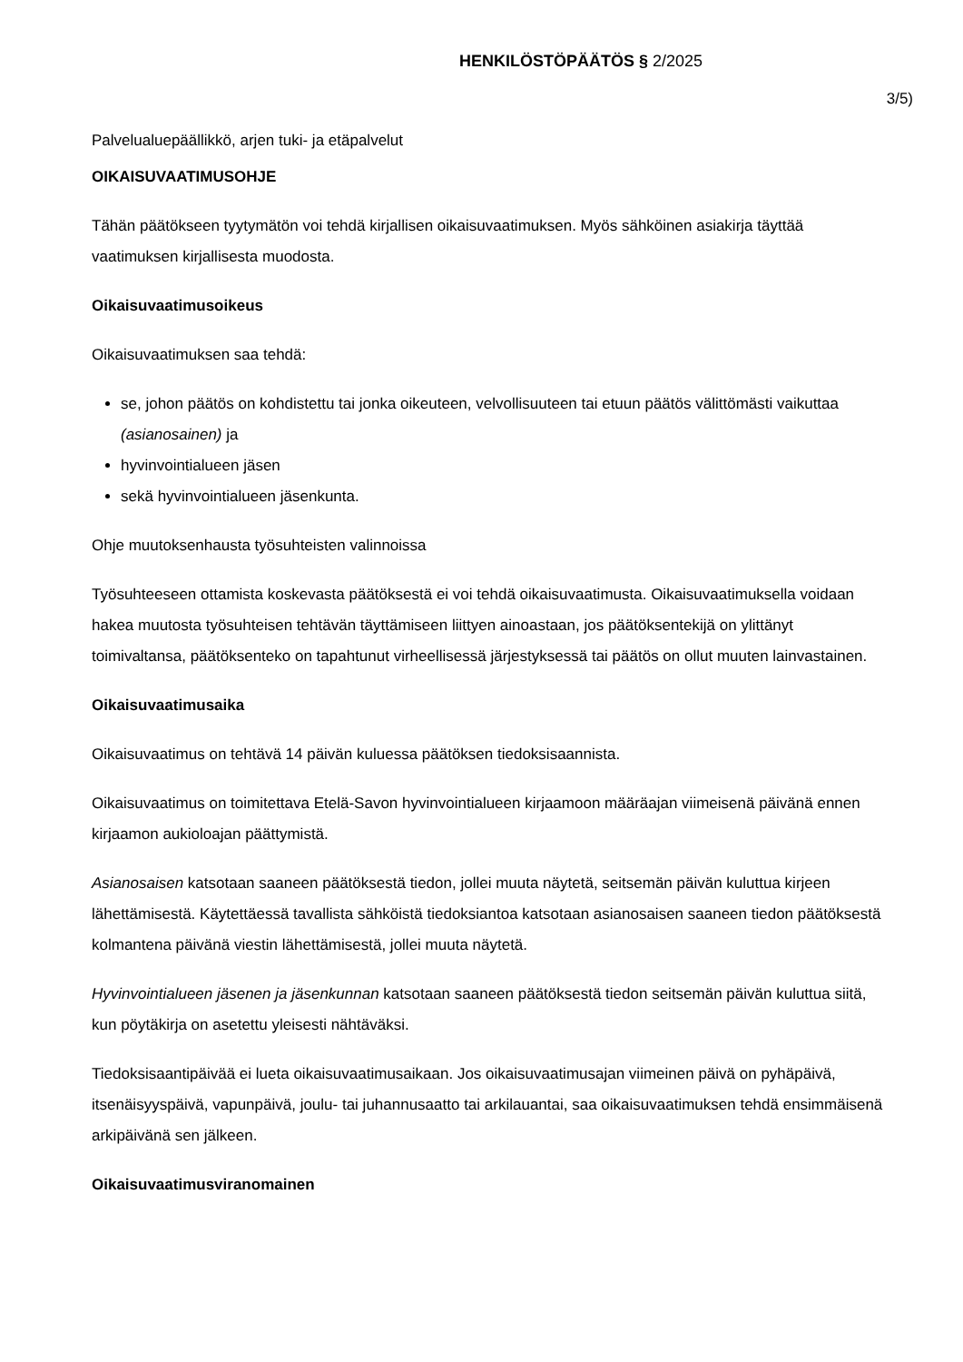HENKILÖSTÖPÄÄTÖS § 2/2025
3/5)
Palvelualuepäällikkö, arjen tuki- ja etäpalvelut
OIKAISUVAATIMUSOHJE
Tähän päätökseen tyytymätön voi tehdä kirjallisen oikaisuvaatimuksen. Myös sähköinen asiakirja täyttää vaatimuksen kirjallisesta muodosta.
Oikaisuvaatimusoikeus
Oikaisuvaatimuksen saa tehdä:
se, johon päätös on kohdistettu tai jonka oikeuteen, velvollisuuteen tai etuun päätös välittömästi vaikuttaa (asianosainen) ja
hyvinvointialueen jäsen
sekä hyvinvointialueen jäsenkunta.
Ohje muutoksenhausta työsuhteisten valinnoissa
Työsuhteeseen ottamista koskevasta päätöksestä ei voi tehdä oikaisuvaatimusta. Oikaisuvaatimuksella voidaan hakea muutosta työsuhteisen tehtävän täyttämiseen liittyen ainoastaan, jos päätöksentekijä on ylittänyt toimivaltansa, päätöksenteko on tapahtunut virheellisessä järjestyksessä tai päätös on ollut muuten lainvastainen.
Oikaisuvaatimusaika
Oikaisuvaatimus on tehtävä 14 päivän kuluessa päätöksen tiedoksisaannista.
Oikaisuvaatimus on toimitettava Etelä-Savon hyvinvointialueen kirjaamoon määräajan viimeisenä päivänä ennen kirjaamon aukioloajan päättymistä.
Asianosaisen katsotaan saaneen päätöksestä tiedon, jollei muuta näytetä, seitsemän päivän kuluttua kirjeen lähettämisestä. Käytettäessä tavallista sähköistä tiedoksiantoa katsotaan asianosaisen saaneen tiedon päätöksestä kolmantena päivänä viestin lähettämisestä, jollei muuta näytetä.
Hyvinvointialueen jäsenen ja jäsenkunnan katsotaan saaneen päätöksestä tiedon seitsemän päivän kuluttua siitä, kun pöytäkirja on asetettu yleisesti nähtäväksi.
Tiedoksisaantipäivää ei lueta oikaisuvaatimusaikaan. Jos oikaisuvaatimusajan viimeinen päivä on pyhäpäivä, itsenäisyyspäivä, vapunpäivä, joulu- tai juhannusaatto tai arkilauantai, saa oikaisuvaatimuksen tehdä ensimmäisenä arkipäivänä sen jälkeen.
Oikaisuvaatimusviranomainen